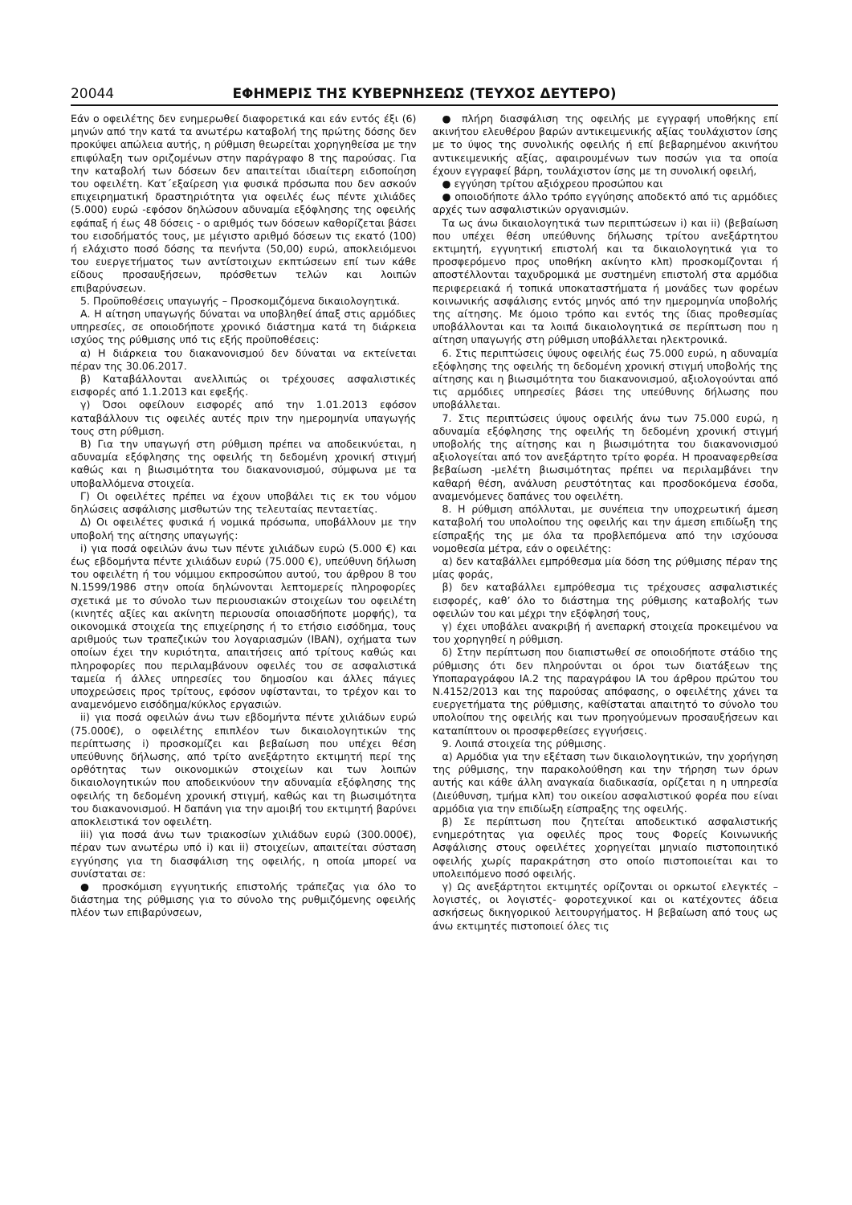20044 ΕΦΗΜΕΡΙΣ ΤΗΣ ΚΥΒΕΡΝΗΣΕΩΣ (ΤΕΥΧΟΣ ΔΕΥΤΕΡΟ)
Εάν ο οφειλέτης δεν ενημερωθεί διαφορετικά και εάν εντός έξι (6) μηνών από την κατά τα ανωτέρω καταβολή της πρώτης δόσης δεν προκύψει απώλεια αυτής, η ρύθμιση θεωρείται χορηγηθείσα με την επιφύλαξη των οριζομένων στην παράγραφο 8 της παρούσας. Για την καταβολή των δόσεων δεν απαιτείται ιδιαίτερη ειδοποίηση του οφειλέτη. Κατ΄εξαίρεση για φυσικά πρόσωπα που δεν ασκούν επιχειρηματική δραστηριότητα για οφειλές έως πέντε χιλιάδες (5.000) ευρώ -εφόσον δηλώσουν αδυναμία εξόφλησης της οφειλής εφάπαξ ή έως 48 δόσεις - ο αριθμός των δόσεων καθορίζεται βάσει του εισοδήματός τους, με μέγιστο αριθμό δόσεων τις εκατό (100) ή ελάχιστο ποσό δόσης τα πενήντα (50,00) ευρώ, αποκλειόμενοι του ευεργετήματος των αντίστοιχων εκπτώσεων επί των κάθε είδους προσαυξήσεων, πρόσθετων τελών και λοιπών επιβαρύνσεων.
5. Προϋποθέσεις υπαγωγής – Προσκομιζόμενα δικαιολογητικά.
Α. Η αίτηση υπαγωγής δύναται να υποβληθεί άπαξ στις αρμόδιες υπηρεσίες, σε οποιοδήποτε χρονικό διάστημα κατά τη διάρκεια ισχύος της ρύθμισης υπό τις εξής προϋποθέσεις:
α) Η διάρκεια του διακανονισμού δεν δύναται να εκτείνεται πέραν της 30.06.2017.
β) Καταβάλλονται ανελλιπώς οι τρέχουσες ασφαλιστικές εισφορές από 1.1.2013 και εφεξής.
γ) Όσοι οφείλουν εισφορές από την 1.01.2013 εφόσον καταβάλλουν τις οφειλές αυτές πριν την ημερομηνία υπαγωγής τους στη ρύθμιση.
Β) Για την υπαγωγή στη ρύθμιση πρέπει να αποδεικνύεται, η αδυναμία εξόφλησης της οφειλής τη δεδομένη χρονική στιγμή καθώς και η βιωσιμότητα του διακανονισμού, σύμφωνα με τα υποβαλλόμενα στοιχεία.
Γ) Οι οφειλέτες πρέπει να έχουν υποβάλει τις εκ του νόμου δηλώσεις ασφάλισης μισθωτών της τελευταίας πενταετίας.
Δ) Οι οφειλέτες φυσικά ή νομικά πρόσωπα, υποβάλλουν με την υποβολή της αίτησης υπαγωγής:
i) για ποσά οφειλών άνω των πέντε χιλιάδων ευρώ (5.000 €) και έως εβδομήντα πέντε χιλιάδων ευρώ (75.000 €), υπεύθυνη δήλωση του οφειλέτη ή του νόμιμου εκπροσώπου αυτού, του άρθρου 8 του Ν.1599/1986 στην οποία δηλώνονται λεπτομερείς πληροφορίες σχετικά με το σύνολο των περιουσιακών στοιχείων του οφειλέτη (κινητές αξίες και ακίνητη περιουσία οποιασδήποτε μορφής), τα οικονομικά στοιχεία της επιχείρησης ή το ετήσιο εισόδημα, τους αριθμούς των τραπεζικών του λογαριασμών (IBAN), οχήματα των οποίων έχει την κυριότητα, απαιτήσεις από τρίτους καθώς και πληροφορίες που περιλαμβάνουν οφειλές του σε ασφαλιστικά ταμεία ή άλλες υπηρεσίες του δημοσίου και άλλες πάγιες υποχρεώσεις προς τρίτους, εφόσον υφίστανται, το τρέχον και το αναμενόμενο εισόδημα/κύκλος εργασιών.
ii) για ποσά οφειλών άνω των εβδομήντα πέντε χιλιάδων ευρώ (75.000€), ο οφειλέτης επιπλέον των δικαιολογητικών της περίπτωσης i) προσκομίζει και βεβαίωση που υπέχει θέση υπεύθυνης δήλωσης, από τρίτο ανεξάρτητο εκτιμητή περί της ορθότητας των οικονομικών στοιχείων και των λοιπών δικαιολογητικών που αποδεικνύουν την αδυναμία εξόφλησης της οφειλής τη δεδομένη χρονική στιγμή, καθώς και τη βιωσιμότητα του διακανονισμού. Η δαπάνη για την αμοιβή του εκτιμητή βαρύνει αποκλειστικά τον οφειλέτη.
iii) για ποσά άνω των τριακοσίων χιλιάδων ευρώ (300.000€), πέραν των ανωτέρω υπό i) και ii) στοιχείων, απαιτείται σύσταση εγγύησης για τη διασφάλιση της οφειλής, η οποία μπορεί να συνίσταται σε:
● προσκόμιση εγγυητικής επιστολής τράπεζας για όλο το διάστημα της ρύθμισης για το σύνολο της ρυθμιζόμενης οφειλής πλέον των επιβαρύνσεων,
● πλήρη διασφάλιση της οφειλής με εγγραφή υποθήκης επί ακινήτου ελευθέρου βαρών αντικειμενικής αξίας τουλάχιστον ίσης με το ύψος της συνολικής οφειλής ή επί βεβαρημένου ακινήτου αντικειμενικής αξίας, αφαιρουμένων των ποσών για τα οποία έχουν εγγραφεί βάρη, τουλάχιστον ίσης με τη συνολική οφειλή,
● εγγύηση τρίτου αξιόχρεου προσώπου και
● οποιοδήποτε άλλο τρόπο εγγύησης αποδεκτό από τις αρμόδιες αρχές των ασφαλιστικών οργανισμών.
Τα ως άνω δικαιολογητικά των περιπτώσεων i) και ii) (βεβαίωση που υπέχει θέση υπεύθυνης δήλωσης τρίτου ανεξάρτητου εκτιμητή, εγγυητική επιστολή και τα δικαιολογητικά για το προσφερόμενο προς υποθήκη ακίνητο κλπ) προσκομίζονται ή αποστέλλονται ταχυδρομικά με συστημένη επιστολή στα αρμόδια περιφερειακά ή τοπικά υποκαταστήματα ή μονάδες των φορέων κοινωνικής ασφάλισης εντός μηνός από την ημερομηνία υποβολής της αίτησης. Με όμοιο τρόπο και εντός της ίδιας προθεσμίας υποβάλλονται και τα λοιπά δικαιολογητικά σε περίπτωση που η αίτηση υπαγωγής στη ρύθμιση υποβάλλεται ηλεκτρονικά.
6. Στις περιπτώσεις ύψους οφειλής έως 75.000 ευρώ, η αδυναμία εξόφλησης της οφειλής τη δεδομένη χρονική στιγμή υποβολής της αίτησης και η βιωσιμότητα του διακανονισμού, αξιολογούνται από τις αρμόδιες υπηρεσίες βάσει της υπεύθυνης δήλωσης που υποβάλλεται.
7. Στις περιπτώσεις ύψους οφειλής άνω των 75.000 ευρώ, η αδυναμία εξόφλησης της οφειλής τη δεδομένη χρονική στιγμή υποβολής της αίτησης και η βιωσιμότητα του διακανονισμού αξιολογείται από τον ανεξάρτητο τρίτο φορέα. Η προαναφερθείσα βεβαίωση -μελέτη βιωσιμότητας πρέπει να περιλαμβάνει την καθαρή θέση, ανάλυση ρευστότητας και προσδοκόμενα έσοδα, αναμενόμενες δαπάνες του οφειλέτη.
8. Η ρύθμιση απόλλυται, με συνέπεια την υποχρεωτική άμεση καταβολή του υπολοίπου της οφειλής και την άμεση επιδίωξη της είσπραξής της με όλα τα προβλεπόμενα από την ισχύουσα νομοθεσία μέτρα, εάν ο οφειλέτης:
α) δεν καταβάλλει εμπρόθεσμα μία δόση της ρύθμισης πέραν της μίας φοράς,
β) δεν καταβάλλει εμπρόθεσμα τις τρέχουσες ασφαλιστικές εισφορές, καθ’ όλο το διάστημα της ρύθμισης καταβολής των οφειλών του και μέχρι την εξόφλησή τους,
γ) έχει υποβάλει ανακριβή ή ανεπαρκή στοιχεία προκειμένου να του χορηγηθεί η ρύθμιση.
δ) Στην περίπτωση που διαπιστωθεί σε οποιοδήποτε στάδιο της ρύθμισης ότι δεν πληρούνται οι όροι των διατάξεων της Υποπαραγράφου ΙΑ.2 της παραγράφου ΙΑ του άρθρου πρώτου του Ν.4152/2013 και της παρούσας απόφασης, ο οφειλέτης χάνει τα ευεργετήματα της ρύθμισης, καθίσταται απαιτητό το σύνολο του υπολοίπου της οφειλής και των προηγούμενων προσαυξήσεων και καταπίπτουν οι προσφερθείσες εγγυήσεις.
9. Λοιπά στοιχεία της ρύθμισης.
α) Αρμόδια για την εξέταση των δικαιολογητικών, την χορήγηση της ρύθμισης, την παρακολούθηση και την τήρηση των όρων αυτής και κάθε άλλη αναγκαία διαδικασία, ορίζεται η η υπηρεσία (Διεύθυνση, τμήμα κλπ) του οικείου ασφαλιστικού φορέα που είναι αρμόδια για την επιδίωξη είσπραξης της οφειλής.
β) Σε περίπτωση που ζητείται αποδεικτικό ασφαλιστικής ενημερότητας για οφειλές προς τους Φορείς Κοινωνικής Ασφάλισης στους οφειλέτες χορηγείται μηνιαίο πιστοποιητικό οφειλής χωρίς παρακράτηση στο οποίο πιστοποιείται και το υπολειπόμενο ποσό οφειλής.
γ) Ως ανεξάρτητοι εκτιμητές ορίζονται οι ορκωτοί ελεγκτές – λογιστές, οι λογιστές- φοροτεχνικοί και οι κατέχοντες άδεια ασκήσεως δικηγορικού λειτουργήματος. Η βεβαίωση από τους ως άνω εκτιμητές πιστοποιεί όλες τις